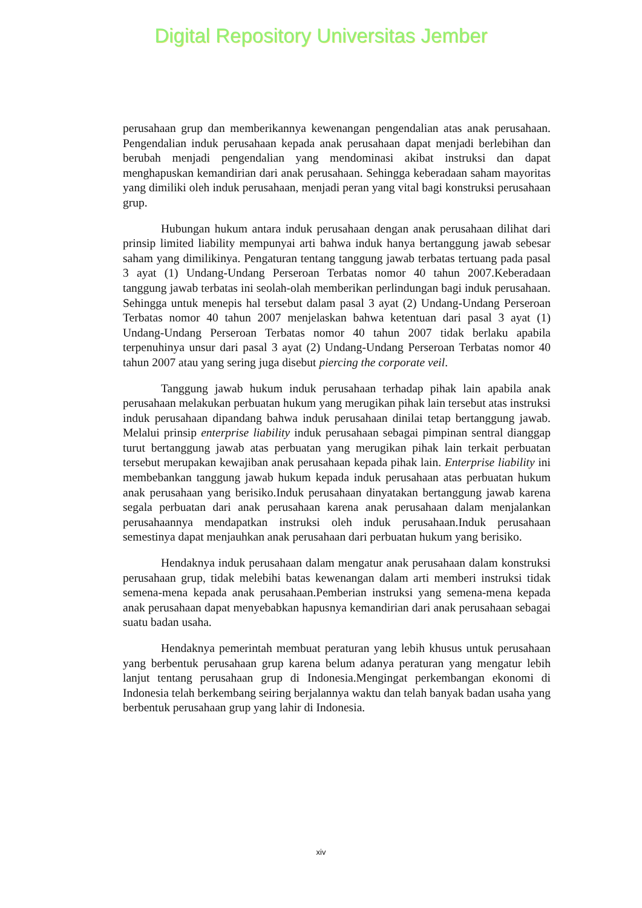Digital Repository Universitas Jember
perusahaan grup dan memberikannya kewenangan pengendalian atas anak perusahaan. Pengendalian induk perusahaan kepada anak perusahaan dapat menjadi berlebihan dan berubah menjadi pengendalian yang mendominasi akibat instruksi dan dapat menghapuskan kemandirian dari anak perusahaan. Sehingga keberadaan saham mayoritas yang dimiliki oleh induk perusahaan, menjadi peran yang vital bagi konstruksi perusahaan grup.
Hubungan hukum antara induk perusahaan dengan anak perusahaan dilihat dari prinsip limited liability mempunyai arti bahwa induk hanya bertanggung jawab sebesar saham yang dimilikinya. Pengaturan tentang tanggung jawab terbatas tertuang pada pasal 3 ayat (1) Undang-Undang Perseroan Terbatas nomor 40 tahun 2007.Keberadaan tanggung jawab terbatas ini seolah-olah memberikan perlindungan bagi induk perusahaan. Sehingga untuk menepis hal tersebut dalam pasal 3 ayat (2) Undang-Undang Perseroan Terbatas nomor 40 tahun 2007 menjelaskan bahwa ketentuan dari pasal 3 ayat (1) Undang-Undang Perseroan Terbatas nomor 40 tahun 2007 tidak berlaku apabila terpenuhinya unsur dari pasal 3 ayat (2) Undang-Undang Perseroan Terbatas nomor 40 tahun 2007 atau yang sering juga disebut piercing the corporate veil.
Tanggung jawab hukum induk perusahaan terhadap pihak lain apabila anak perusahaan melakukan perbuatan hukum yang merugikan pihak lain tersebut atas instruksi induk perusahaan dipandang bahwa induk perusahaan dinilai tetap bertanggung jawab. Melalui prinsip enterprise liability induk perusahaan sebagai pimpinan sentral dianggap turut bertanggung jawab atas perbuatan yang merugikan pihak lain terkait perbuatan tersebut merupakan kewajiban anak perusahaan kepada pihak lain. Enterprise liability ini membebankan tanggung jawab hukum kepada induk perusahaan atas perbuatan hukum anak perusahaan yang berisiko.Induk perusahaan dinyatakan bertanggung jawab karena segala perbuatan dari anak perusahaan karena anak perusahaan dalam menjalankan perusahaannya mendapatkan instruksi oleh induk perusahaan.Induk perusahaan semestinya dapat menjauhkan anak perusahaan dari perbuatan hukum yang berisiko.
Hendaknya induk perusahaan dalam mengatur anak perusahaan dalam konstruksi perusahaan grup, tidak melebihi batas kewenangan dalam arti memberi instruksi tidak semena-mena kepada anak perusahaan.Pemberian instruksi yang semena-mena kepada anak perusahaan dapat menyebabkan hapusnya kemandirian dari anak perusahaan sebagai suatu badan usaha.
Hendaknya pemerintah membuat peraturan yang lebih khusus untuk perusahaan yang berbentuk perusahaan grup karena belum adanya peraturan yang mengatur lebih lanjut tentang perusahaan grup di Indonesia.Mengingat perkembangan ekonomi di Indonesia telah berkembang seiring berjalannya waktu dan telah banyak badan usaha yang berbentuk perusahaan grup yang lahir di Indonesia.
xiv